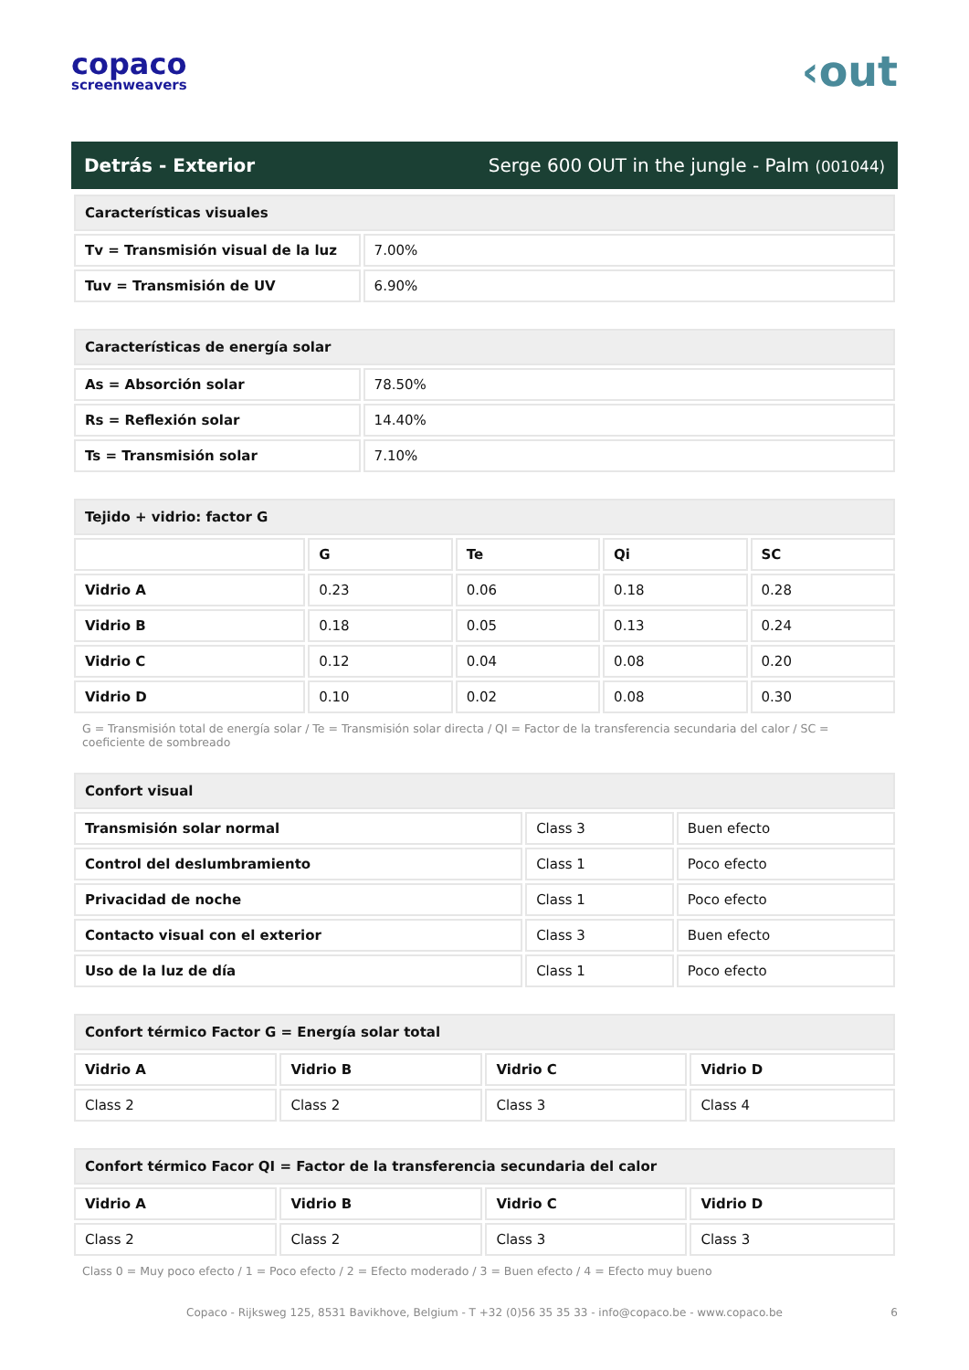copaco
screenweavers
‹out
Detrás - Exterior Serge 600 OUT in the jungle - Palm (001044)
| Características visuales | |
| --- | --- |
| Tv = Transmisión visual de la luz | 7.00% |
| Tuv = Transmisión de UV | 6.90% |
| Características de energía solar | |
| --- | --- |
| As = Absorción solar | 78.50% |
| Rs = Reflexión solar | 14.40% |
| Ts = Transmisión solar | 7.10% |
| Tejido + vidrio: factor G | | | | |
| --- | --- | --- | --- | --- |
| | G | Te | Qi | SC |
| Vidrio A | 0.23 | 0.06 | 0.18 | 0.28 |
| Vidrio B | 0.18 | 0.05 | 0.13 | 0.24 |
| Vidrio C | 0.12 | 0.04 | 0.08 | 0.20 |
| Vidrio D | 0.10 | 0.02 | 0.08 | 0.30 |
G = Transmisión total de energía solar / Te = Transmisión solar directa / QI = Factor de la transferencia secundaria del calor / SC = coeficiente de sombreado
| Confort visual | | |
| --- | --- | --- |
| Transmisión solar normal | Class 3 | Buen efecto |
| Control del deslumbramiento | Class 1 | Poco efecto |
| Privacidad de noche | Class 1 | Poco efecto |
| Contacto visual con el exterior | Class 3 | Buen efecto |
| Uso de la luz de día | Class 1 | Poco efecto |
| Confort térmico Factor G = Energía solar total | | | |
| --- | --- | --- | --- |
| Vidrio A | Vidrio B | Vidrio C | Vidrio D |
| Class 2 | Class 2 | Class 3 | Class 4 |
| Confort térmico Facor QI = Factor de la transferencia secundaria del calor | | | |
| --- | --- | --- | --- |
| Vidrio A | Vidrio B | Vidrio C | Vidrio D |
| Class 2 | Class 2 | Class 3 | Class 3 |
Class 0 = Muy poco efecto / 1 = Poco efecto / 2 = Efecto moderado / 3 = Buen efecto / 4 = Efecto muy bueno
Copaco - Rijksweg 125, 8531 Bavikhove, Belgium - T +32 (0)56 35 35 33 - info@copaco.be - www.copaco.be 6